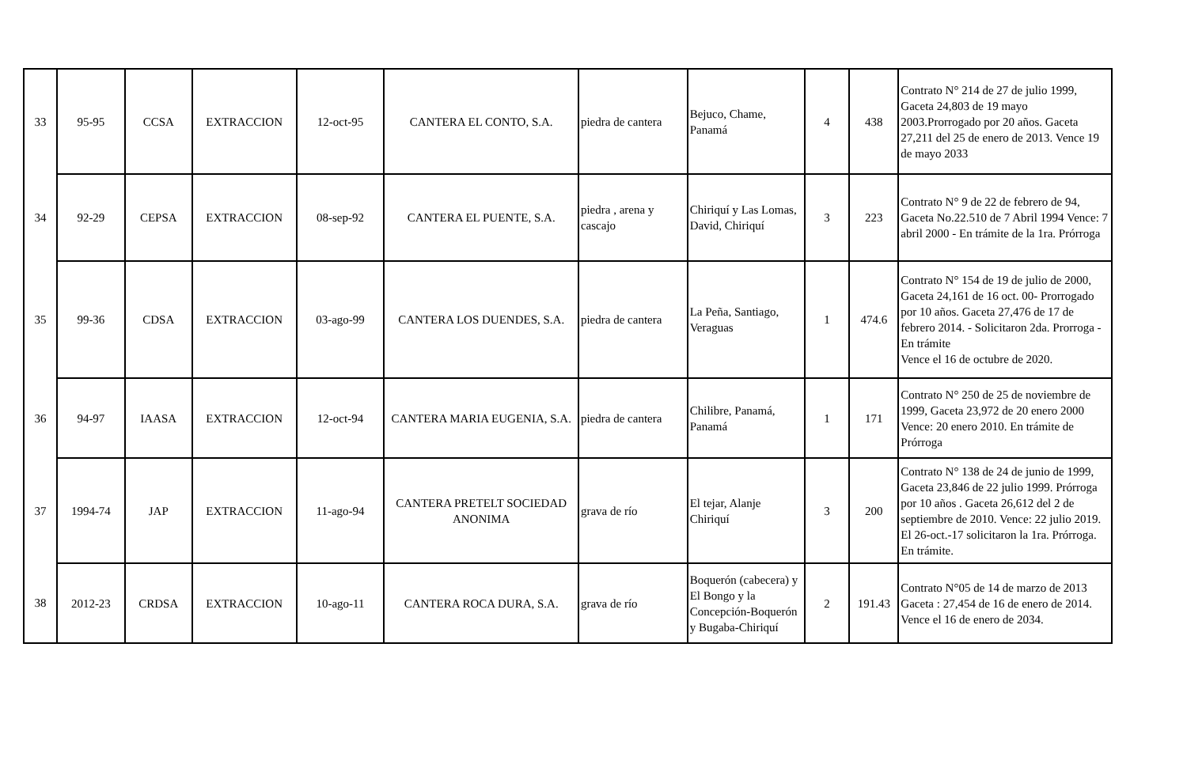| 33 | 95-95 | CCSA | EXTRACCION | 12-oct-95 | CANTERA EL CONTO, S.A. | piedra de cantera | Bejuco, Chame, Panamá | 4 | 438 | Contrato N° 214 de 27 de julio 1999, Gaceta 24,803 de 19 mayo 2003.Prorrogado por 20 años. Gaceta 27,211 del 25 de enero de 2013. Vence 19 de mayo 2033 |
| 34 | 92-29 | CEPSA | EXTRACCION | 08-sep-92 | CANTERA EL PUENTE, S.A. | piedra , arena y cascajo | Chiriquí y Las Lomas, David, Chiriquí | 3 | 223 | Contrato N° 9 de 22 de febrero de 94, Gaceta No.22.510 de 7 Abril 1994 Vence: 7 abril 2000 - En trámite de la 1ra. Prórroga |
| 35 | 99-36 | CDSA | EXTRACCION | 03-ago-99 | CANTERA LOS DUENDES, S.A. | piedra de cantera | La Peña, Santiago, Veraguas | 1 | 474.6 | Contrato N° 154 de 19 de julio de 2000, Gaceta 24,161 de 16 oct. 00- Prorrogado por 10 años. Gaceta 27,476 de 17 de febrero 2014. - Solicitaron 2da. Prorroga - En trámite Vence el 16 de octubre de 2020. |
| 36 | 94-97 | IAASA | EXTRACCION | 12-oct-94 | CANTERA MARIA EUGENIA, S.A. | piedra de cantera | Chilibre, Panamá, Panamá | 1 | 171 | Contrato N° 250 de 25 de noviembre de 1999, Gaceta 23,972 de 20 enero 2000 Vence: 20 enero 2010. En trámite de Prórroga |
| 37 | 1994-74 | JAP | EXTRACCION | 11-ago-94 | CANTERA PRETELT SOCIEDAD ANONIMA | grava de río | El tejar, Alanje Chiriquí | 3 | 200 | Contrato N° 138 de 24 de junio de 1999, Gaceta 23,846 de 22 julio 1999. Prórroga por 10 años . Gaceta 26,612 del 2 de septiembre de 2010. Vence: 22 julio 2019. El 26-oct.-17 solicitaron la 1ra. Prórroga. En trámite. |
| 38 | 2012-23 | CRDSA | EXTRACCION | 10-ago-11 | CANTERA ROCA DURA, S.A. | grava de río | Boquerón (cabecera) y El Bongo y la Concepción-Boquerón y Bugaba-Chiriquí | 2 | 191.43 | Contrato N°05 de 14 de marzo de 2013 Gaceta : 27,454 de 16 de enero de 2014. Vence el 16 de enero de 2034. |